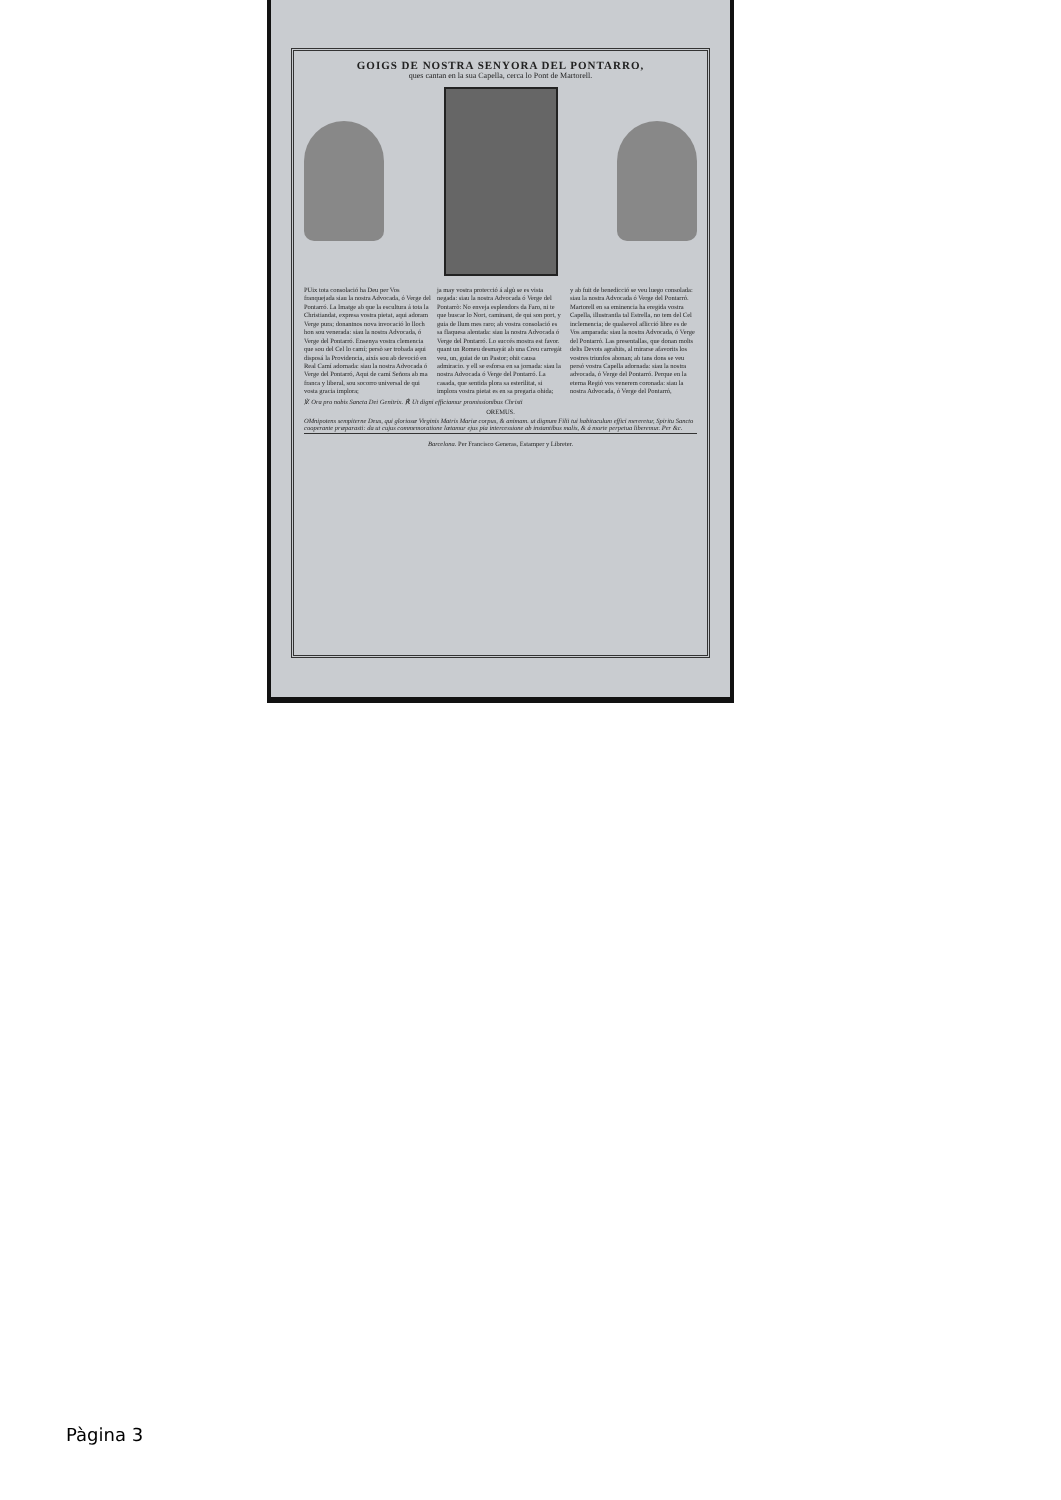GOIGS DE NOSTRA SENYORA DEL PONTARRO,
ques cantan en la sua Capella, cerca lo Pont de Martorell.
PUix tota consolació ha Deu per Vos franquejada siau la nostra Advocada, ó Verge del Pontarró. La Imatge ab que la escultura á tota la Christiandat, expresa vostra pietat, aqui adoram Verge pura; donantnos nova invocació lo lloch hon sou venerada: siau la nostra Advocada, ó Verge del Pontarró. Ensenya vostra clemencia que sou del Cel lo camí; persò ser trobada aqui disposá la Providencia, aixís sou ab devoció en Real Camí adornada: siau la nostra Advocada ó Verge del Pontarró, Aqui de camí Señora ab ma franca y liberal, sou socorro universal de qui vosta gracia implora;
ja may vostra protecció á algù se es vista negada: siau la nostra Advocada ó Verge del Pontarrò: No enveja esplendors da Faro, ni te que buscar lo Nort, caminant, de qui son port, y guia de llum mes raro; ab vostra consolació es sa flaquesa alentada: siau la nostra Advocada ó Verge del Pontarró. Lo succés mostra est favor. quant un Romeu desmayát ab una Creu carregát veu, un, guiat de un Pastor; ohit causa admiracio. y ell se esforsa en sa jornada: siau la nostra Advocada ó Verge del Pontarró. La casada, que sentida plora sa esterilitat, si implora vostra pietat es en sa pregaria ohida;
y ab fuit de benedicció se veu luego consolada: siau la nostra Advocada ó Verge del Pontarró. Martorell en sa eminencia ha eregida vostra Capella, illustrantla tal Estrella, no tem del Cel inclemencia; de qualsevol aflicció libre es de Vos amparada: siau la nostra Advocada, ó Verge del Pontarró. Las presentallas, que donan molts delts Devots agrahits, al mirarse afavorits los vostres triunfos abonan; ab tans dons se veu persó vostra Capella adornada: siau la nostra advocada, ó Verge del Pontarró. Perque en la eterna Regió vos venerem coronada: siau la nostra Advocada, ó Verge del Pontarró,
℣. Ora pro nobis Sancta Dei Genitrix. ℟. Ut digni efficiamur promissionibus Christi
OREMUS.
OMnipotens sempiterne Deus, qui gloriosæ Virginis Matris Mariæ corpus, & animam. ut dignum Filii tui habitaculum effici mereretur, Spiritu Sancto cooperante præparasti: da ut cujus commemoratione lætamur ejus pia intercessione ab instantibus malis, & á morte perpetua liberemur. Per &c.
Barcelona. Per Francisco Generas, Estamper y Libreter.
Pàgina 3